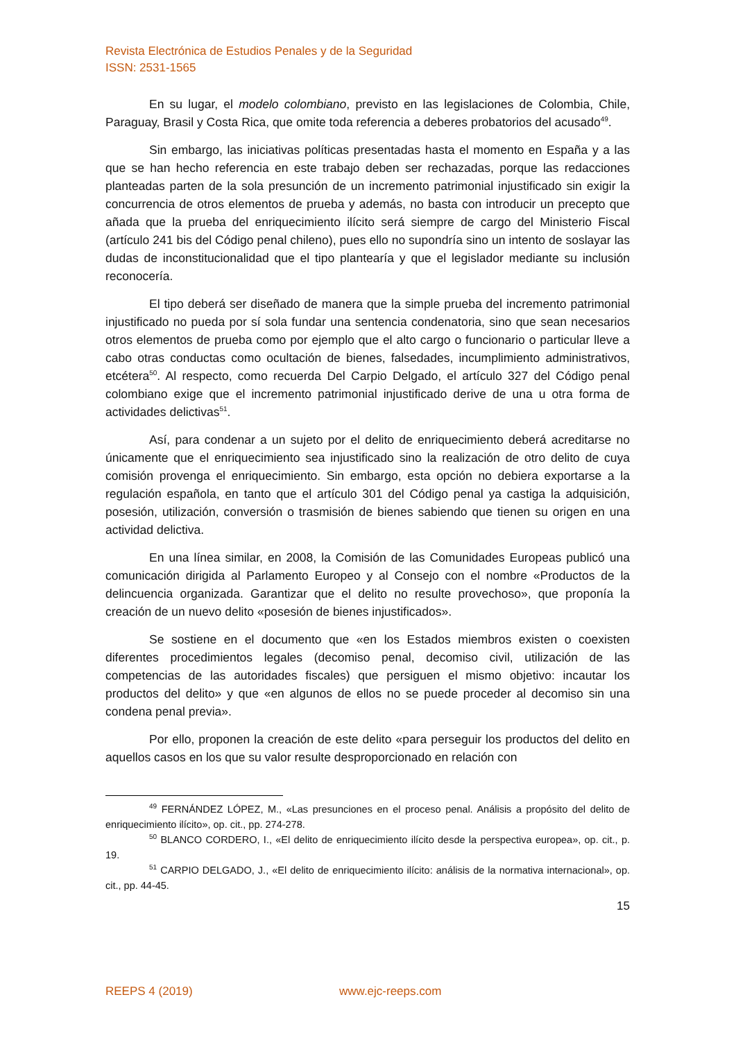Revista Electrónica de Estudios Penales y de la Seguridad
ISSN: 2531-1565
En su lugar, el modelo colombiano, previsto en las legislaciones de Colombia, Chile, Paraguay, Brasil y Costa Rica, que omite toda referencia a deberes probatorios del acusado<sup>49</sup>.
Sin embargo, las iniciativas políticas presentadas hasta el momento en España y a las que se han hecho referencia en este trabajo deben ser rechazadas, porque las redacciones planteadas parten de la sola presunción de un incremento patrimonial injustificado sin exigir la concurrencia de otros elementos de prueba y además, no basta con introducir un precepto que añada que la prueba del enriquecimiento ilícito será siempre de cargo del Ministerio Fiscal (artículo 241 bis del Código penal chileno), pues ello no supondría sino un intento de soslayar las dudas de inconstitucionalidad que el tipo plantearía y que el legislador mediante su inclusión reconocería.
El tipo deberá ser diseñado de manera que la simple prueba del incremento patrimonial injustificado no pueda por sí sola fundar una sentencia condenatoria, sino que sean necesarios otros elementos de prueba como por ejemplo que el alto cargo o funcionario o particular lleve a cabo otras conductas como ocultación de bienes, falsedades, incumplimiento administrativos, etcétera<sup>50</sup>. Al respecto, como recuerda Del Carpio Delgado, el artículo 327 del Código penal colombiano exige que el incremento patrimonial injustificado derive de una u otra forma de actividades delictivas<sup>51</sup>.
Así, para condenar a un sujeto por el delito de enriquecimiento deberá acreditarse no únicamente que el enriquecimiento sea injustificado sino la realización de otro delito de cuya comisión provenga el enriquecimiento. Sin embargo, esta opción no debiera exportarse a la regulación española, en tanto que el artículo 301 del Código penal ya castiga la adquisición, posesión, utilización, conversión o trasmisión de bienes sabiendo que tienen su origen en una actividad delictiva.
En una línea similar, en 2008, la Comisión de las Comunidades Europeas publicó una comunicación dirigida al Parlamento Europeo y al Consejo con el nombre «Productos de la delincuencia organizada. Garantizar que el delito no resulte provechoso», que proponía la creación de un nuevo delito «posesión de bienes injustificados».
Se sostiene en el documento que «en los Estados miembros existen o coexisten diferentes procedimientos legales (decomiso penal, decomiso civil, utilización de las competencias de las autoridades fiscales) que persiguen el mismo objetivo: incautar los productos del delito» y que «en algunos de ellos no se puede proceder al decomiso sin una condena penal previa».
Por ello, proponen la creación de este delito «para perseguir los productos del delito en aquellos casos en los que su valor resulte desproporcionado en relación con
<sup>49</sup> FERNÁNDEZ LÓPEZ, M., «Las presunciones en el proceso penal. Análisis a propósito del delito de enriquecimiento ilícito», op. cit., pp. 274-278.
<sup>50</sup> BLANCO CORDERO, I., «El delito de enriquecimiento ilícito desde la perspectiva europea», op. cit., p. 19.
<sup>51</sup> CARPIO DELGADO, J., «El delito de enriquecimiento ilícito: análisis de la normativa internacional», op. cit., pp. 44-45.
15
REEPS 4 (2019) www.ejc-reeps.com